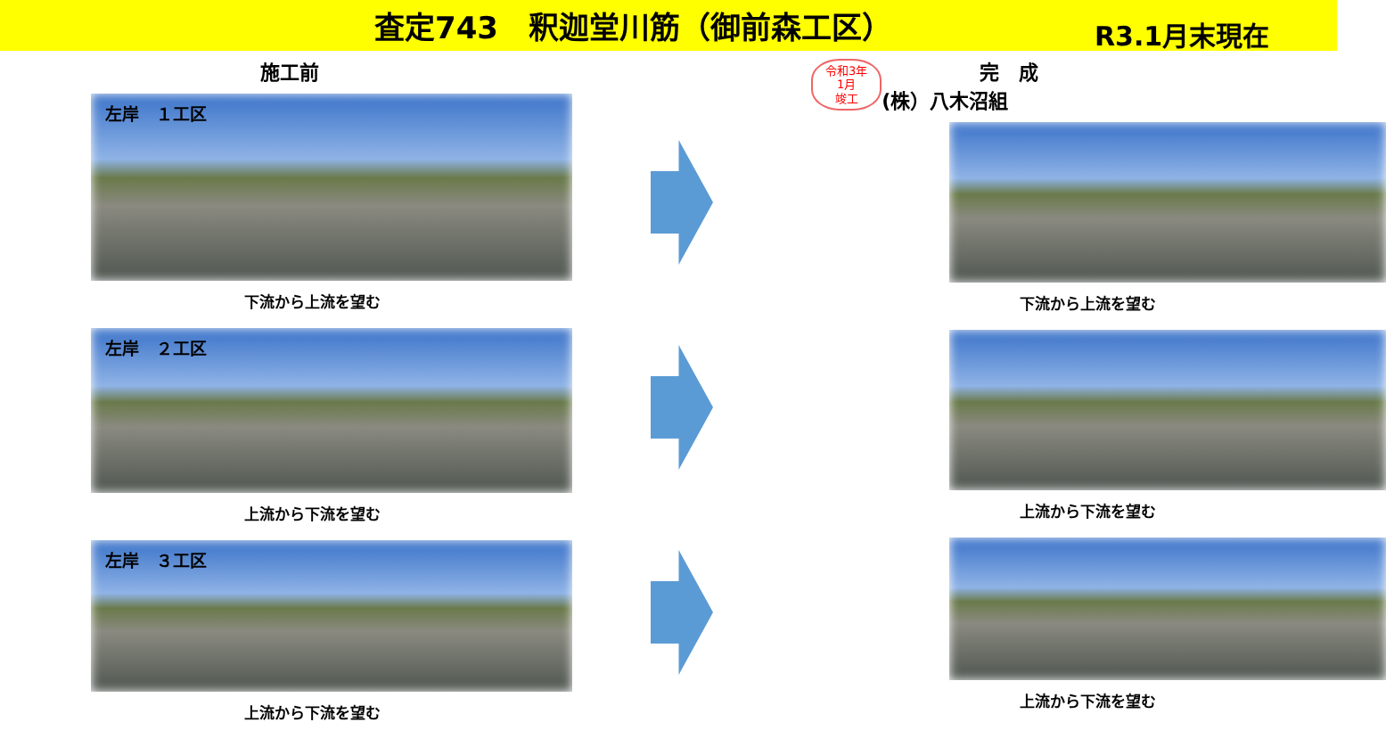査定743　釈迦堂川筋（御前森工区）
R3.1月末現在
施工前
左岸　１工区
下流から上流を望む
左岸　２工区
上流から下流を望む
左岸　３工区
上流から下流を望む
令和3年
1月
竣工
完　成
(株）八木沼組
下流から上流を望む
上流から下流を望む
上流から下流を望む